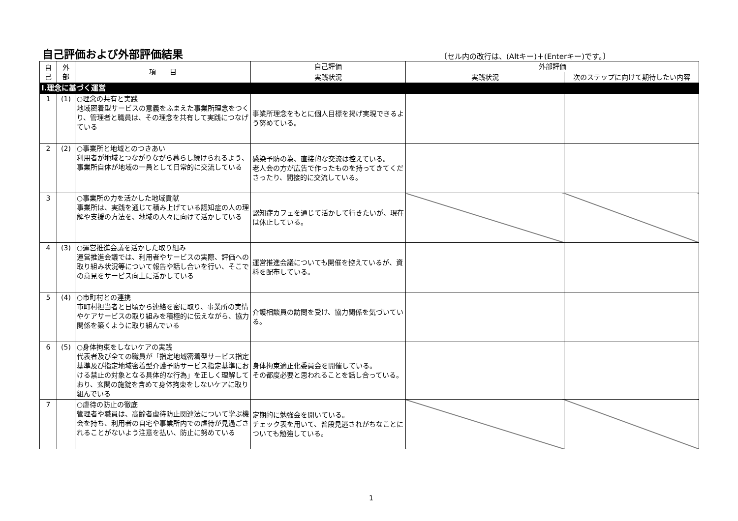自己評価および外部評価結果
〔セル内の改行は、(Altキー)＋(Enterキー)です。〕
| 自 己 | 外 部 | 項 目 | 自己評価 | 外部評価 | |
| --- | --- | --- | --- | --- | --- |
| | | | 実践状況 | 実践状況 | 次のステップに向けて期待したい内容 |
| Ⅰ.理念に基づく運営 | | | | | |
| 1 | (1) | ○理念の共有と実践 地域密着型サービスの意義をふまえた事業所理念をつくり、管理者と職員は、その理念を共有して実践につなげている | 事業所理念をもとに個人目標を掲げ実現できるよう努めている。 | | |
| 2 | (2) | ○事業所と地域とのつきあい 利用者が地域とつながりながら暮らし続けられるよう、事業所自体が地域の一員として日常的に交流している | 感染予防の為、直接的な交流は控えている。 老人会の方が広告で作ったものを持ってきてくださったり、間接的に交流している。 | | |
| 3 | | ○事業所の力を活かした地域貢献 事業所は、実践を通じて積み上げている認知症の人の理解や支援の方法を、地域の人々に向けて活かしている | 認知症カフェを通じて活かして行きたいが、現在は休止している。 | | |
| 4 | (3) | ○運営推進会議を活かした取り組み 運営推進会議では、利用者やサービスの実際、評価への取り組み状況等について報告や話し合いを行い、そこでの意見をサービス向上に活かしている | 運営推進会議についても開催を控えているが、資料を配布している。 | | |
| 5 | (4) | ○市町村との連携 市町村担当者と日頃から連絡を密に取り、事業所の実情やケアサービスの取り組みを積極的に伝えながら、協力関係を築くように取り組んでいる | 介護相談員の訪問を受け、協力関係を気づいている。 | | |
| 6 | (5) | ○身体拘束をしないケアの実践 代表者及び全ての職員が「指定地域密着型サービス指定基準及び指定地域密着型介護予防サービス指定基準における禁止の対象となる具体的な行為」を正しく理解しており、玄関の施錠を含めて身体拘束をしないケアに取り組んでいる | 身体拘束適正化委員会を開催している。 その都度必要と思われることを話し合っている。 | | |
| 7 | | ○虐待の防止の徹底 管理者や職員は、高齢者虐待防止関連法について学ぶ機会を持ち、利用者の自宅や事業所内での虐待が見過ごされることがないよう注意を払い、防止に努めている | 定期的に勉強会を開いている。 チェック表を用いて、普段見逃されがちなことについても勉強している。 | | |
1